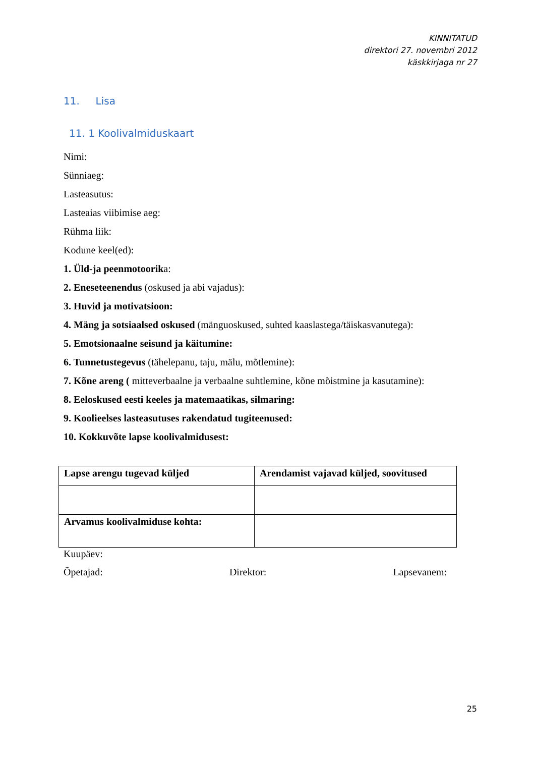KINNITATUD
direktori 27. novembri 2012
käskkirjaga nr 27
11. Lisa
11. 1 Koolivalmiduskaart
Nimi:
Sünniaeg:
Lasteasutus:
Lasteaias viibimise aeg:
Rühma liik:
Kodune keel(ed):
1. Üld-ja peenmotoorika:
2. Eneseteenendus (oskused ja abi vajadus):
3. Huvid ja motivatsioon:
4. Mäng ja sotsiaalsed oskused (mänguoskused, suhted kaaslastega/täiskasvanutega):
5. Emotsionaalne seisund ja käitumine:
6. Tunnetustegevus (tähelepanu, taju, mälu, mõtlemine):
7. Kõne areng ( mitteverbaalne ja verbaalne suhtlemine, kõne mõistmine ja kasutamine):
8. Eeloskused eesti keeles ja matemaatikas, silmaring:
9. Koolieelses lasteasutuses rakendatud tugiteenused:
10. Kokkuvõte lapse koolivalmidusest:
| Lapse arengu tugevad küljed | Arendamist vajavad küljed, soovitused |
| --- | --- |
| Arvamus koolivalmiduse kohta: | |
Kuupäev:
Õpetajad: Direktor: Lapsevanem:
25